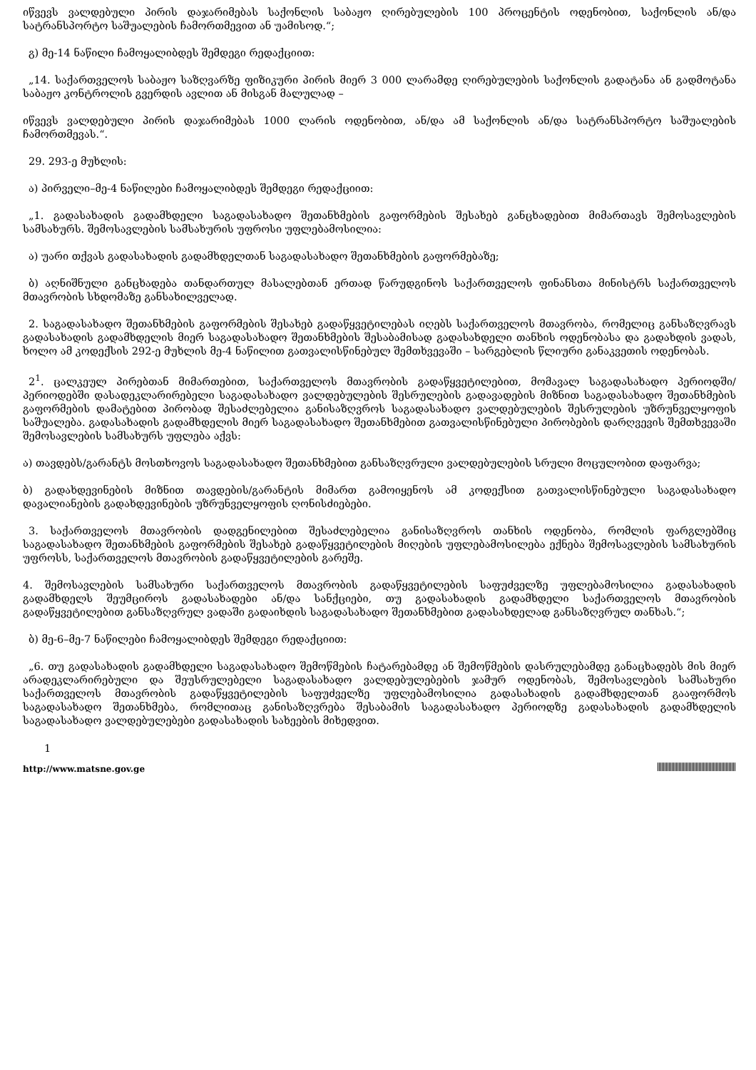იწვევს ვალდებული პირის დაჯარიმებას საქონლის საბაჟო ღირებულების 100 პროცენტის ოდენობით, საქონლის ან/და სატრანსპორტო საშუალების ჩამორთმევით ან უამისოდ.“;
გ) მე-14 ნაწილი ჩამოყალიბდეს შემდეგი რედაქციით:
„14. საქართველოს საბაჟო საზღვარზე ფიზიკური პირის მიერ 3 000 ლარამდე ღირებულების საქონლის გადატანა ან გადმოტანა საბაჟო კონტროლის გვერდის ავლით ან მისგან მალულად –
იწვევს ვალდებული პირის დაჯარიმებას 1000 ლარის ოდენობით, ან/და ამ საქონლის ან/და სატრანსპორტო საშუალების ჩამორთმევას.“.
29. 293-ე მუხლის:
ა) პირველი–მე-4 ნაწილები ჩამოყალიბდეს შემდეგი რედაქციით:
„1. გადასახადის გადამხდელი საგადასახადო შეთანხმების გაფორმების შესახებ განცხადებით მიმართავს შემოსავლების სამსახურს. შემოსავლების სამსახურის უფროსი უფლებამოსილია:
ა) უარი თქვას გადასახადის გადამხდელთან საგადასახადო შეთანხმების გაფორმებაზე;
ბ) აღნიშნული განცხადება თანდართულ მასალებთან ერთად წარუდგინოს საქართველოს ფინანსთა მინისტრს საქართველოს მთავრობის სხდომაზე განსახილველად.
2. საგადასახადო შეთანხმების გაფორმების შესახებ გადაწყვეტილებას იღებს საქართველოს მთავრობა, რომელიც განსაზღვრავს გადასახადის გადამხდელის მიერ საგადასახადო შეთანხმების შესაბამისად გადასახდელი თანხის ოდენობასა და გადახდის ვადას, ხოლო ამ კოდექსის 292-ე მუხლის მე-4 ნაწილით გათვალისწინებულ შემთხვევაში – სარგებლის წლიური განაკვეთის ოდენობას.
2<sup>1</sup>. ცალკეულ პირებთან მიმართებით, საქართველოს მთავრობის გადაწყვეტილებით, მომავალ საგადასახადო პერიოდში/პერიოდებში დასადეკლარირებელი საგადასახადო ვალდებულების შესრულების გადავადების მიზნით საგადასახადო შეთანხმების გაფორმების დამატებით პირობად შესაძლებელია განისაზღვროს საგადასახადო ვალდებულების შესრულების უზრუნველყოფის საშუალება. გადასახადის გადამხდელის მიერ საგადასახადო შეთანხმებით გათვალისწინებული პირობების დარღვევის შემთხვევაში შემოსავლების სამსახურს უფლება აქვს:
ა) თავდებს/გარანტს მოსთხოვოს საგადასახადო შეთანხმებით განსაზღვრული ვალდებულების სრული მოცულობით დაფარვა;
ბ) გადახდევინების მიზნით თავდების/გარანტის მიმართ გამოიყენოს ამ კოდექსით გათვალისწინებული საგადასახადო დავალიანების გადახდევინების უზრუნველყოფის ღონისძიებები.
3. საქართველოს მთავრობის დადგენილებით შესაძლებელია განისაზღვროს თანხის ოდენობა, რომლის ფარგლებშიც საგადასახადო შეთანხმების გაფორმების შესახებ გადაწყვეტილების მიღების უფლებამოსილება ექნება შემოსავლების სამსახურის უფროსს, საქართველოს მთავრობის გადაწყვეტილების გარეშე.
4. შემოსავლების სამსახური საქართველოს მთავრობის გადაწყვეტილების საფუძველზე უფლებამოსილია გადასახადის გადამხდელს შეუმციროს გადასახადები ან/და სანქციები, თუ გადასახადის გადამხდელი საქართველოს მთავრობის გადაწყვეტილებით განსაზღვრულ ვადაში გადაიხდის საგადასახადო შეთანხმებით გადასახდელად განსაზღვრულ თანხას.“;
ბ) მე-6–მე-7 ნაწილები ჩამოყალიბდეს შემდეგი რედაქციით:
„6. თუ გადასახადის გადამხდელი საგადასახადო შემოწმების ჩატარებამდე ან შემოწმების დასრულებამდე განაცხადებს მის მიერ არადეკლარირებული და შეუსრულებელი საგადასახადო ვალდებულებების ჯამურ ოდენობას, შემოსავლების სამსახური საქართველოს მთავრობის გადაწყვეტილების საფუძველზე უფლებამოსილია გადასახადის გადამხდელთან გააფორმოს საგადასახადო შეთანხმება, რომლითაც განისაზღვრება შესაბამის საგადასახადო პერიოდზე გადასახადის გადამხდელის საგადასახადო ვალდებულებები გადასახადის სახეების მიხედვით.
1
http://www.matsne.gov.ge